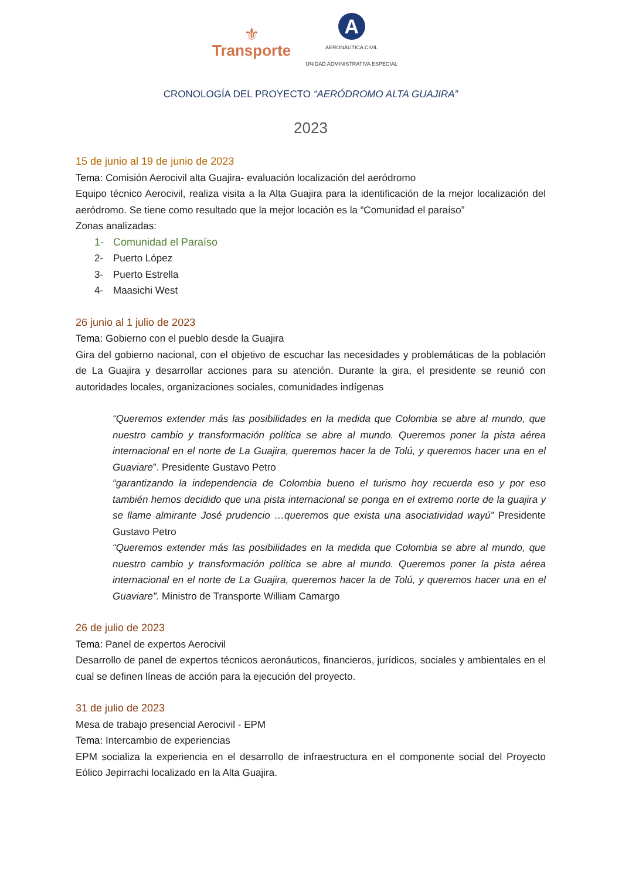⚜
Transporte
A
AERONÁUTICA CIVIL
UNIDAD ADMINISTRATIVA ESPECIAL
CRONOLOGÍA DEL PROYECTO “AERÓDROMO ALTA GUAJIRA”
2023
15 de junio al 19 de junio de 2023
Tema: Comisión Aerocivil alta Guajira- evaluación localización del aeródromo
Equipo técnico Aerocivil, realiza visita a la Alta Guajira para la identificación de la mejor localización del aeródromo. Se tiene como resultado que la mejor locación es la “Comunidad el paraíso”
Zonas analizadas:
1- Comunidad el Paraíso
2- Puerto López
3- Puerto Estrella
4- Maasichi West
26 junio al 1 julio de 2023
Tema: Gobierno con el pueblo desde la Guajira
Gira del gobierno nacional, con el objetivo de escuchar las necesidades y problemáticas de la población de La Guajira y desarrollar acciones para su atención. Durante la gira, el presidente se reunió con autoridades locales, organizaciones sociales, comunidades indígenas
“Queremos extender más las posibilidades en la medida que Colombia se abre al mundo, que nuestro cambio y transformación política se abre al mundo. Queremos poner la pista aérea internacional en el norte de La Guajira, queremos hacer la de Tolú, y queremos hacer una en el Guaviare”. Presidente Gustavo Petro
“garantizando la independencia de Colombia bueno el turismo hoy recuerda eso y por eso también hemos decidido que una pista internacional se ponga en el extremo norte de la guajira y se llame almirante José prudencio …queremos que exista una asociatividad wayú” Presidente Gustavo Petro
“Queremos extender más las posibilidades en la medida que Colombia se abre al mundo, que nuestro cambio y transformación política se abre al mundo. Queremos poner la pista aérea internacional en el norte de La Guajira, queremos hacer la de Tolú, y queremos hacer una en el Guaviare”. Ministro de Transporte William Camargo
26 de julio de 2023
Tema: Panel de expertos Aerocivil
Desarrollo de panel de expertos técnicos aeronáuticos, financieros, jurídicos, sociales y ambientales en el cual se definen líneas de acción para la ejecución del proyecto.
31 de julio de 2023
Mesa de trabajo presencial Aerocivil - EPM
Tema: Intercambio de experiencias
EPM socializa la experiencia en el desarrollo de infraestructura en el componente social del Proyecto Eólico Jepirrachi localizado en la Alta Guajira.